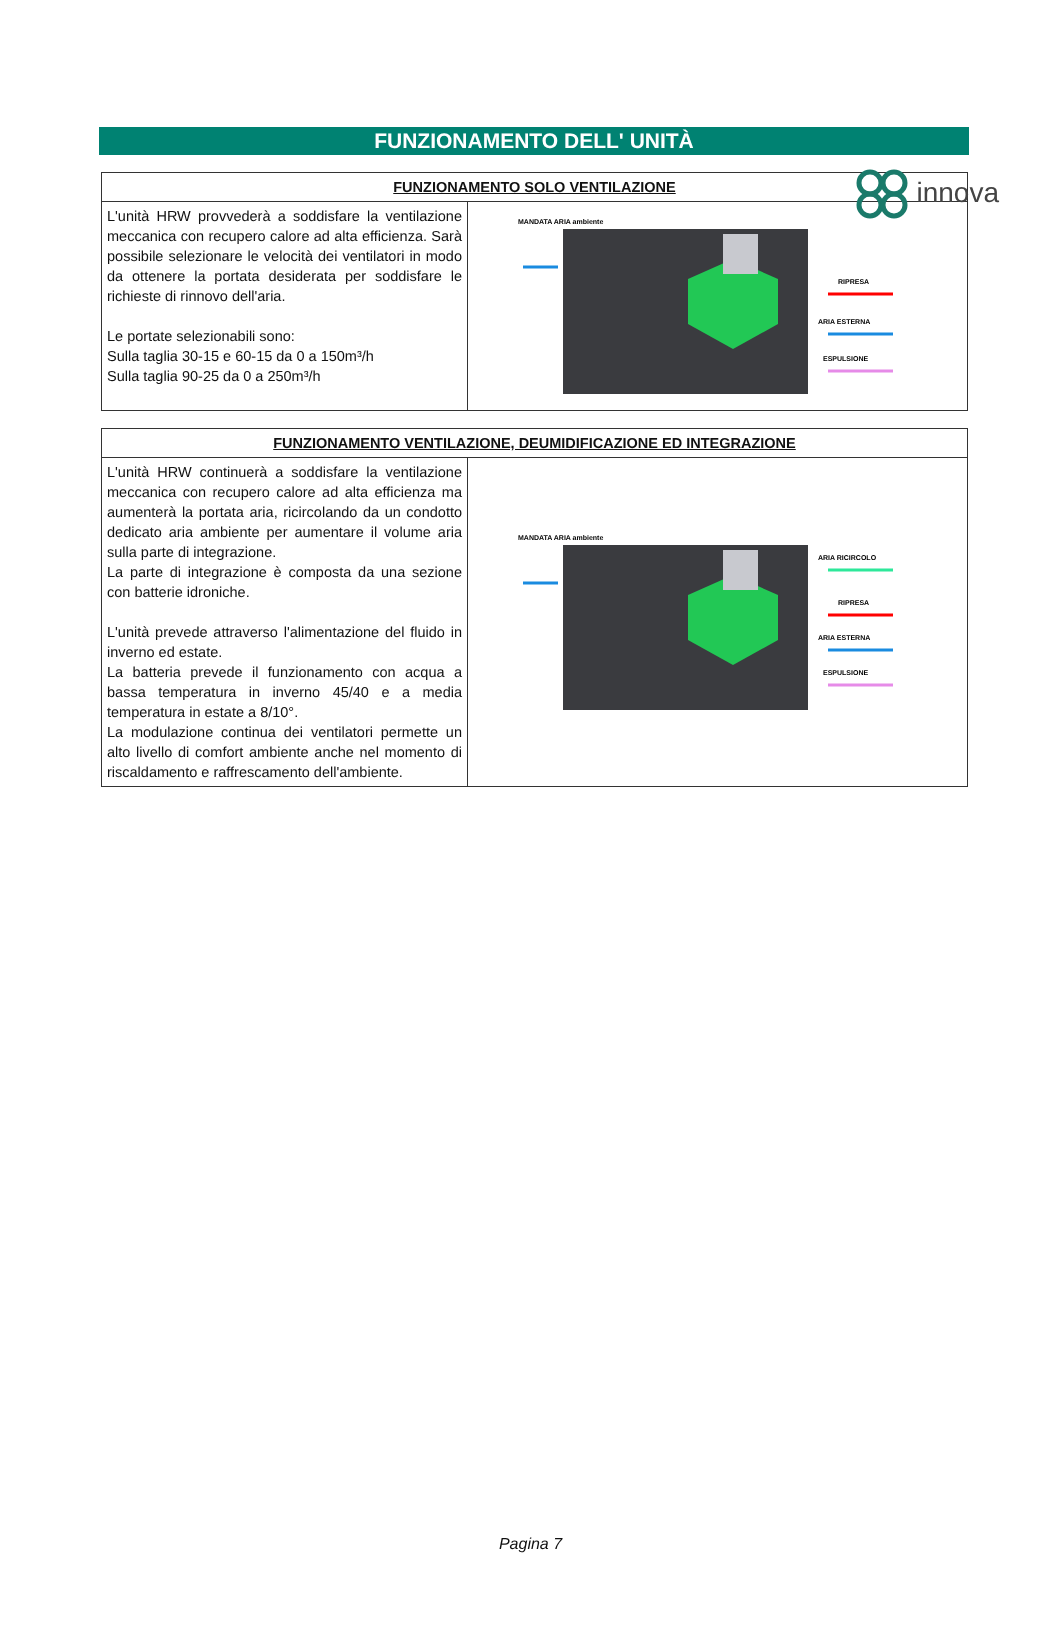innova
FUNZIONAMENTO DELL' UNITÀ
| FUNZIONAMENTO SOLO VENTILAZIONE | |
| --- | --- |
| L'unità HRW provvederà a soddisfare la ventilazione meccanica con recupero calore ad alta efficienza. Sarà possibile selezionare le velocità dei ventilatori in modo da ottenere la portata desiderata per soddisfare le richieste di rinnovo dell'aria. Le portate selezionabili sono: Sulla taglia 30-15 e 60-15 da 0 a 150m³/h Sulla taglia 90-25 da 0 a 250m³/h | MANDATA ARIA ambiente RIPRESA ARIA ESTERNA ESPULSIONE |
| FUNZIONAMENTO VENTILAZIONE, DEUMIDIFICAZIONE ED INTEGRAZIONE | |
| --- | --- |
| L'unità HRW continuerà a soddisfare la ventilazione meccanica con recupero calore ad alta efficienza ma aumenterà la portata aria, ricircolando da un condotto dedicato aria ambiente per aumentare il volume aria sulla parte di integrazione. La parte di integrazione è composta da una sezione con batterie idroniche. L'unità prevede attraverso l'alimentazione del fluido in inverno ed estate. La batteria prevede il funzionamento con acqua a bassa temperatura in inverno 45/40 e a media temperatura in estate a 8/10°. La modulazione continua dei ventilatori permette un alto livello di comfort ambiente anche nel momento di riscaldamento e raffrescamento dell'ambiente. | MANDATA ARIA ambiente ARIA RICIRCOLO RIPRESA ARIA ESTERNA ESPULSIONE |
Pagina 7